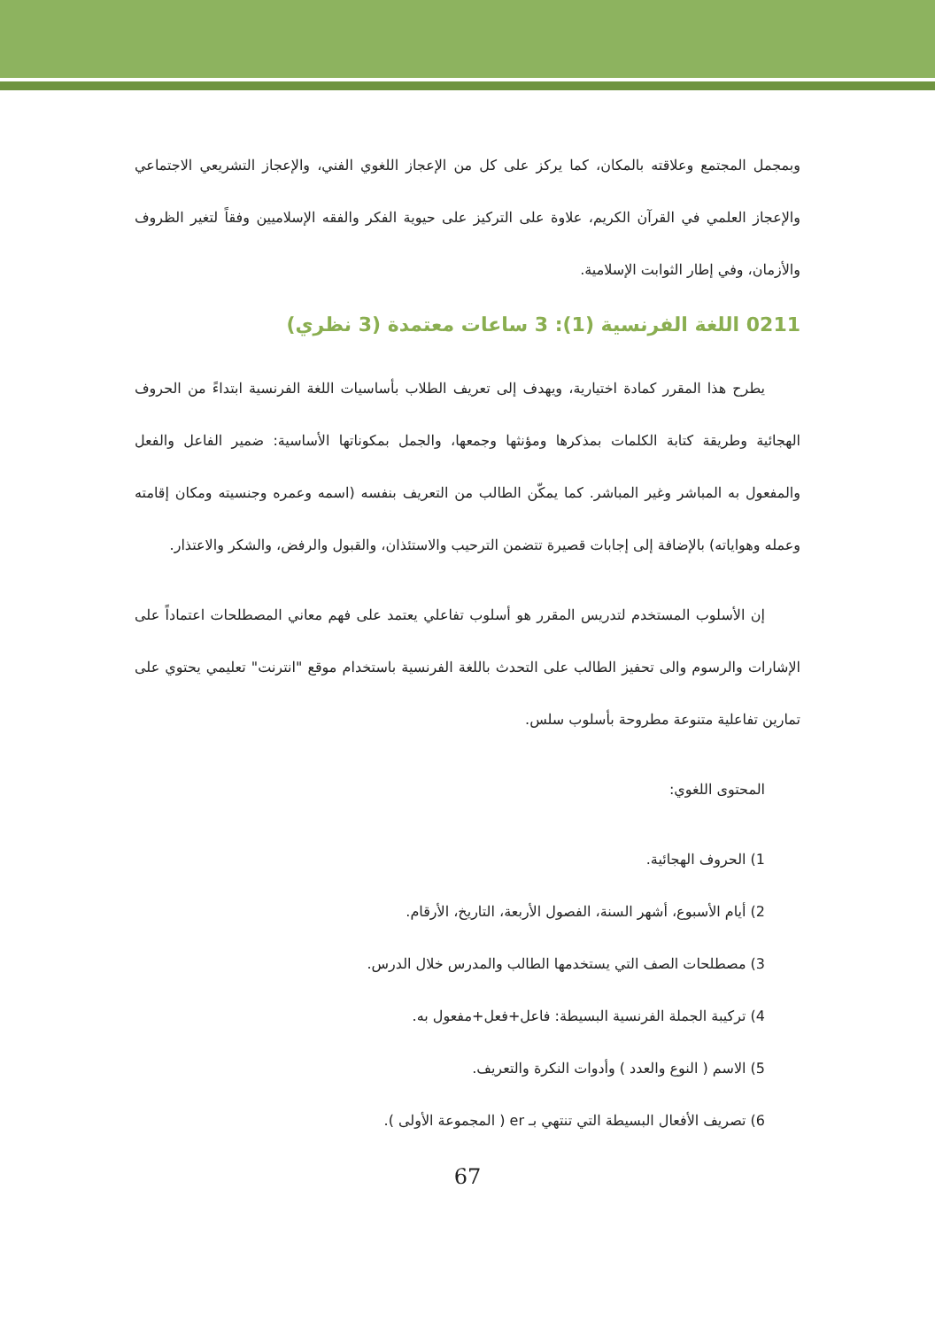وبمجمل المجتمع وعلاقته بالمكان، كما يركز على كل من الإعجاز اللغوي الفني، والإعجاز التشريعي الاجتماعي والإعجاز العلمي في القرآن الكريم، علاوة على التركيز على حيوية الفكر والفقه الإسلاميين وفقاً لتغير الظروف والأزمان، وفي إطار الثوابت الإسلامية.
0211 اللغة الفرنسية (1): 3 ساعات معتمدة (3 نظري)
يطرح هذا المقرر كمادة اختيارية، ويهدف إلى تعريف الطلاب بأساسيات اللغة الفرنسية ابتداءً من الحروف الهجائية وطريقة كتابة الكلمات بمذكرها ومؤنثها وجمعها، والجمل بمكوناتها الأساسية: ضمير الفاعل والفعل والمفعول به المباشر وغير المباشر. كما يمكّن الطالب من التعريف بنفسه (اسمه وعمره وجنسيته ومكان إقامته وعمله وهواياته) بالإضافة إلى إجابات قصيرة تتضمن الترحيب والاستئذان، والقبول والرفض، والشكر والاعتذار.
إن الأسلوب المستخدم لتدريس المقرر هو أسلوب تفاعلي يعتمد على فهم معاني المصطلحات اعتماداً على الإشارات والرسوم والى تحفيز الطالب على التحدث باللغة الفرنسية باستخدام موقع "انترنت" تعليمي يحتوي على تمارين تفاعلية متنوعة مطروحة بأسلوب سلس.
المحتوى اللغوي:
1) الحروف الهجائية.
2) أيام الأسبوع، أشهر السنة، الفصول الأربعة، التاريخ، الأرقام.
3) مصطلحات الصف التي يستخدمها الطالب والمدرس خلال الدرس.
4) تركيبة الجملة الفرنسية البسيطة: فاعل+فعل+مفعول به.
5) الاسم ( النوع والعدد ) وأدوات النكرة والتعريف.
6) تصريف الأفعال البسيطة التي تنتهي بـ er ( المجموعة الأولى ).
67